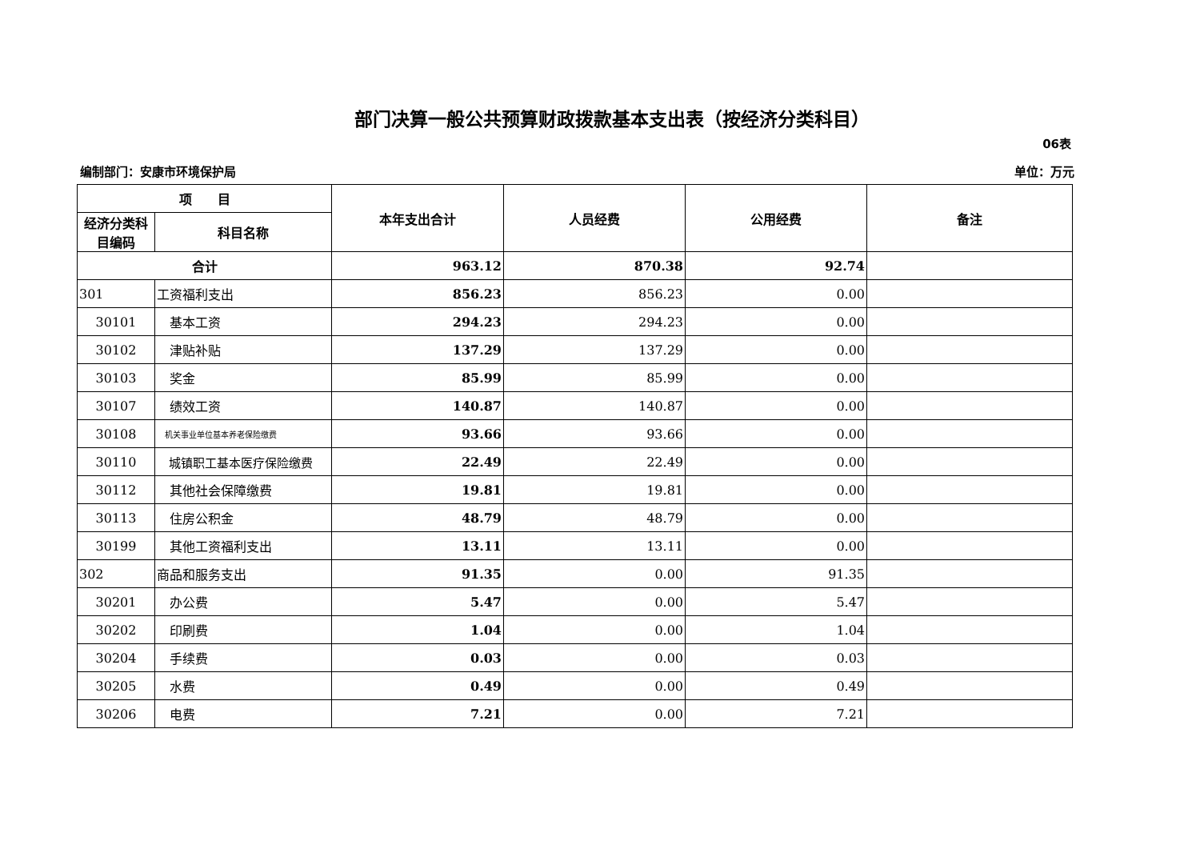部门决算一般公共预算财政拨款基本支出表（按经济分类科目）
06表
编制部门：安康市环境保护局 单位：万元
| 项 目 | | 本年支出合计 | 人员经费 | 公用经费 | 备注 |
| --- | --- | --- | --- | --- | --- |
| 经济分类科目编码 | 科目名称 | | | | |
| 合计 | | 963.12 | 870.38 | 92.74 | |
| 301 | 工资福利支出 | 856.23 | 856.23 | 0.00 | |
| 30101 | 基本工资 | 294.23 | 294.23 | 0.00 | |
| 30102 | 津贴补贴 | 137.29 | 137.29 | 0.00 | |
| 30103 | 奖金 | 85.99 | 85.99 | 0.00 | |
| 30107 | 绩效工资 | 140.87 | 140.87 | 0.00 | |
| 30108 | 机关事业单位基本养老保险缴费 | 93.66 | 93.66 | 0.00 | |
| 30110 | 城镇职工基本医疗保险缴费 | 22.49 | 22.49 | 0.00 | |
| 30112 | 其他社会保障缴费 | 19.81 | 19.81 | 0.00 | |
| 30113 | 住房公积金 | 48.79 | 48.79 | 0.00 | |
| 30199 | 其他工资福利支出 | 13.11 | 13.11 | 0.00 | |
| 302 | 商品和服务支出 | 91.35 | 0.00 | 91.35 | |
| 30201 | 办公费 | 5.47 | 0.00 | 5.47 | |
| 30202 | 印刷费 | 1.04 | 0.00 | 1.04 | |
| 30204 | 手续费 | 0.03 | 0.00 | 0.03 | |
| 30205 | 水费 | 0.49 | 0.00 | 0.49 | |
| 30206 | 电费 | 7.21 | 0.00 | 7.21 | |